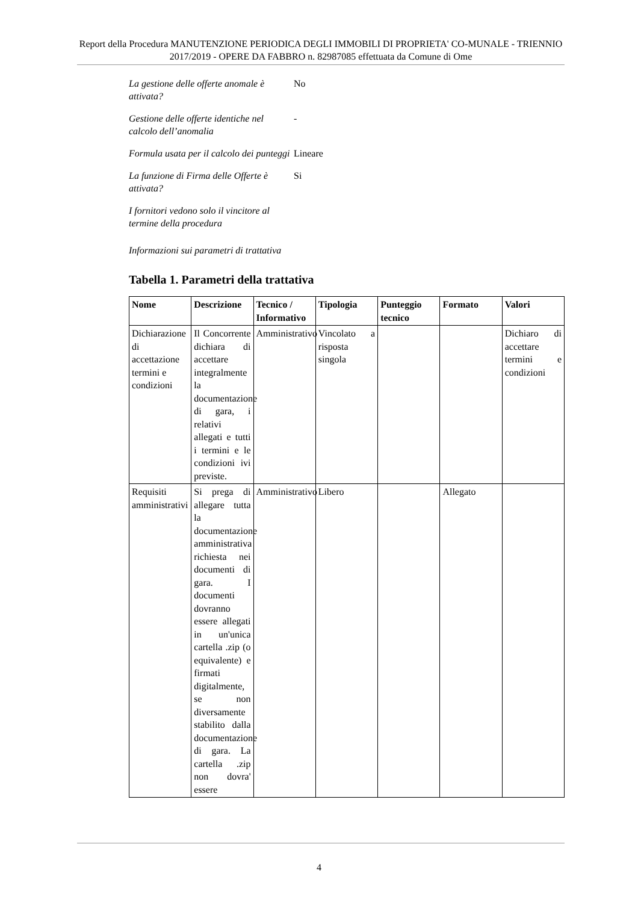Report della Procedura MANUTENZIONE PERIODICA DEGLI IMMOBILI DI PROPRIETA' CO-MUNALE - TRIENNIO 2017/2019 - OPERE DA FABBRO n. 82987085 effettuata da Comune di Ome
La gestione delle offerte anomale è attivata?
No
Gestione delle offerte identiche nel calcolo dell’anomalia
-
Formula usata per il calcolo dei punteggi
Lineare
La funzione di Firma delle Offerte è attivata?
Si
I fornitori vedono solo il vincitore al termine della procedura
Informazioni sui parametri di trattativa
Tabella 1. Parametri della trattativa
| Nome | Descrizione | Tecnico / Informativo | Tipologia | Punteggio tecnico | Formato | Valori |
| --- | --- | --- | --- | --- | --- | --- |
| Dichiarazione di accettazione termini e condizioni | Il Concorrente dichiara di accettare integralmente la documentazione di gara, i relativi allegati e tutti i termini e le condizioni ivi previste. | Amministrativo | Vincolato a risposta singola | | | Dichiaro di accettare termini e condizioni |
| Requisiti amministrativi | Si prega di allegare tutta la documentazione amministrativa richiesta nei documenti di gara. I documenti dovranno essere allegati in un'unica cartella .zip (o equivalente) e firmati digitalmente, se non diversamente stabilito dalla documentazione di gara. La cartella .zip non dovra' essere | Amministrativo | Libero | | Allegato | |
4